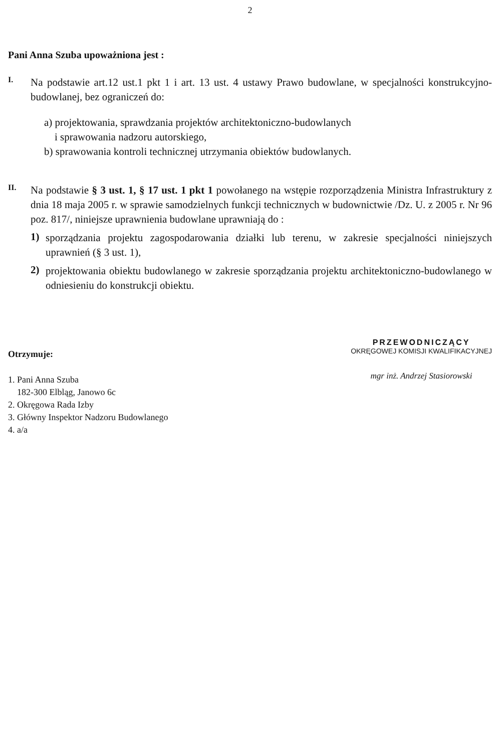2
Pani Anna Szuba upoważniona jest :
I.
Na podstawie art.12 ust.1 pkt 1 i art. 13 ust. 4 ustawy Prawo budowlane, w specjalności konstrukcyjno-budowlanej, bez ograniczeń do:
a) projektowania, sprawdzania projektów architektoniczno-budowlanych
i sprawowania nadzoru autorskiego,
b) sprawowania kontroli technicznej utrzymania obiektów budowlanych.
II.
Na podstawie § 3 ust. 1, § 17 ust. 1 pkt 1 powołanego na wstępie rozporządzenia Ministra Infrastruktury z dnia 18 maja 2005 r. w sprawie samodzielnych funkcji technicznych w budownictwie /Dz. U. z 2005 r. Nr 96 poz. 817/, niniejsze uprawnienia budowlane uprawniają do :
1)
sporządzania projektu zagospodarowania działki lub terenu, w zakresie specjalności niniejszych uprawnień (§ 3 ust. 1),
2)
projektowania obiektu budowlanego w zakresie sporządzania projektu architektoniczno-budowlanego w odniesieniu do konstrukcji obiektu.
Otrzymuje:
1. Pani Anna Szuba
182-300 Elbląg, Janowo 6c
2. Okręgowa Rada Izby
3. Główny Inspektor Nadzoru Budowlanego
4. a/a
PRZEWODNICZĄCY
OKRĘGOWEJ KOMISJI KWALIFIKACYJNEJ
mgr inż. Andrzej Stasiorowski